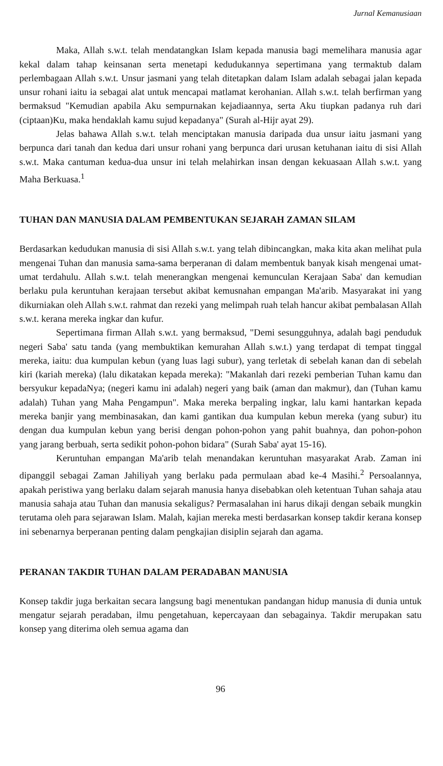Jurnal Kemanusiaan
Maka, Allah s.w.t. telah mendatangkan Islam kepada manusia bagi memelihara manusia agar kekal dalam tahap keinsanan serta menetapi kedudukannya sepertimana yang termaktub dalam perlembagaan Allah s.w.t. Unsur jasmani yang telah ditetapkan dalam Islam adalah sebagai jalan kepada unsur rohani iaitu ia sebagai alat untuk mencapai matlamat kerohanian. Allah s.w.t. telah berfirman yang bermaksud "Kemudian apabila Aku sempurnakan kejadiaannya, serta Aku tiupkan padanya ruh dari (ciptaan)Ku, maka hendaklah kamu sujud kepadanya" (Surah al-Hijr ayat 29).
Jelas bahawa Allah s.w.t. telah menciptakan manusia daripada dua unsur iaitu jasmani yang berpunca dari tanah dan kedua dari unsur rohani yang berpunca dari urusan ketuhanan iaitu di sisi Allah s.w.t. Maka cantuman kedua-dua unsur ini telah melahirkan insan dengan kekuasaan Allah s.w.t. yang Maha Berkuasa.<sup>1</sup>
TUHAN DAN MANUSIA DALAM PEMBENTUKAN SEJARAH ZAMAN SILAM
Berdasarkan kedudukan manusia di sisi Allah s.w.t. yang telah dibincangkan, maka kita akan melihat pula mengenai Tuhan dan manusia sama-sama berperanan di dalam membentuk banyak kisah mengenai umat-umat terdahulu. Allah s.w.t. telah menerangkan mengenai kemunculan Kerajaan Saba' dan kemudian berlaku pula keruntuhan kerajaan tersebut akibat kemusnahan empangan Ma'arib. Masyarakat ini yang dikurniakan oleh Allah s.w.t. rahmat dan rezeki yang melimpah ruah telah hancur akibat pembalasan Allah s.w.t. kerana mereka ingkar dan kufur.
Sepertimana firman Allah s.w.t. yang bermaksud, "Demi sesungguhnya, adalah bagi penduduk negeri Saba' satu tanda (yang membuktikan kemurahan Allah s.w.t.) yang terdapat di tempat tinggal mereka, iaitu: dua kumpulan kebun (yang luas lagi subur), yang terletak di sebelah kanan dan di sebelah kiri (kariah mereka) (lalu dikatakan kepada mereka): "Makanlah dari rezeki pemberian Tuhan kamu dan bersyukur kepadaNya; (negeri kamu ini adalah) negeri yang baik (aman dan makmur), dan (Tuhan kamu adalah) Tuhan yang Maha Pengampun". Maka mereka berpaling ingkar, lalu kami hantarkan kepada mereka banjir yang membinasakan, dan kami gantikan dua kumpulan kebun mereka (yang subur) itu dengan dua kumpulan kebun yang berisi dengan pohon-pohon yang pahit buahnya, dan pohon-pohon yang jarang berbuah, serta sedikit pohon-pohon bidara" (Surah Saba' ayat 15-16).
Keruntuhan empangan Ma'arib telah menandakan keruntuhan masyarakat Arab. Zaman ini dipanggil sebagai Zaman Jahiliyah yang berlaku pada permulaan abad ke-4 Masihi.<sup>2</sup> Persoalannya, apakah peristiwa yang berlaku dalam sejarah manusia hanya disebabkan oleh ketentuan Tuhan sahaja atau manusia sahaja atau Tuhan dan manusia sekaligus? Permasalahan ini harus dikaji dengan sebaik mungkin terutama oleh para sejarawan Islam. Malah, kajian mereka mesti berdasarkan konsep takdir kerana konsep ini sebenarnya berperanan penting dalam pengkajian disiplin sejarah dan agama.
PERANAN TAKDIR TUHAN DALAM PERADABAN MANUSIA
Konsep takdir juga berkaitan secara langsung bagi menentukan pandangan hidup manusia di dunia untuk mengatur sejarah peradaban, ilmu pengetahuan, kepercayaan dan sebagainya. Takdir merupakan satu konsep yang diterima oleh semua agama dan
96